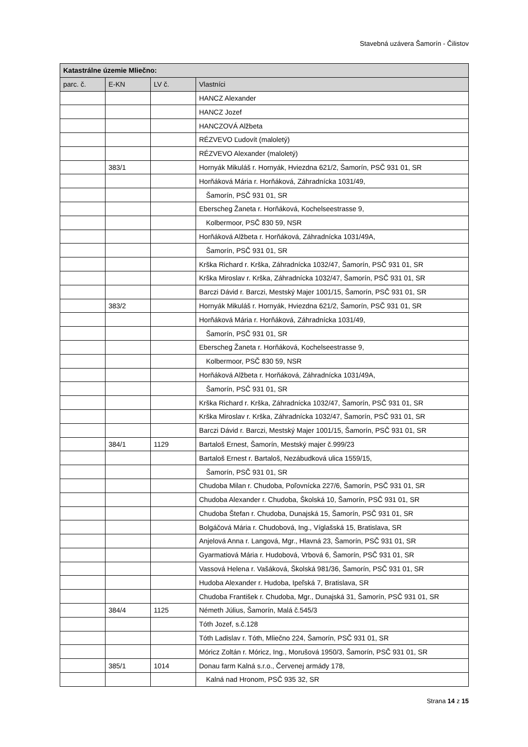Stavebná uzávera Šamorín - Čilistov
| Katastrálne územie Mliečno: | | | |
| --- | --- | --- | --- |
| parc. č. | E-KN | LV č. | Vlastníci |
| | | | HANCZ Alexander |
| | | | HANCZ Jozef |
| | | | HANCZOVÁ Alžbeta |
| | | | RÉZVEVO Ľudovít (maloletý) |
| | | | RÉZVEVO Alexander (maloletý) |
| | 383/1 | | Hornyák Mikuláš r. Hornyák, Hviezdna 621/2, Šamorín, PSČ 931 01, SR |
| | | | Horňáková Mária r. Horňáková, Záhradnícka 1031/49, |
| | | | Šamorín, PSČ 931 01, SR |
| | | | Eberscheg Žaneta r. Horňáková, Kochelseestrasse 9, |
| | | | Kolbermoor, PSČ 830 59, NSR |
| | | | Horňáková Alžbeta r. Horňáková, Záhradnícka 1031/49A, |
| | | | Šamorín, PSČ 931 01, SR |
| | | | Krška Richard r. Krška, Záhradnícka 1032/47, Šamorín, PSČ 931 01, SR |
| | | | Krška Miroslav r. Krška, Záhradnícka 1032/47, Šamorín, PSČ 931 01, SR |
| | | | Barczi Dávid r. Barczi, Mestský Majer 1001/15, Šamorín, PSČ 931 01, SR |
| | 383/2 | | Hornyák Mikuláš r. Hornyák, Hviezdna 621/2, Šamorín, PSČ 931 01, SR |
| | | | Horňáková Mária r. Horňáková, Záhradnícka 1031/49, |
| | | | Šamorín, PSČ 931 01, SR |
| | | | Eberscheg Žaneta r. Horňáková, Kochelseestrasse 9, |
| | | | Kolbermoor, PSČ 830 59, NSR |
| | | | Horňáková Alžbeta r. Horňáková, Záhradnícka 1031/49A, |
| | | | Šamorín, PSČ 931 01, SR |
| | | | Krška Richard r. Krška, Záhradnícka 1032/47, Šamorín, PSČ 931 01, SR |
| | | | Krška Miroslav r. Krška, Záhradnícka 1032/47, Šamorín, PSČ 931 01, SR |
| | | | Barczi Dávid r. Barczi, Mestský Majer 1001/15, Šamorín, PSČ 931 01, SR |
| | 384/1 | 1129 | Bartaloš Ernest, Šamorín, Mestský majer č.999/23 |
| | | | Bartaloš Ernest r. Bartaloš, Nezábudková ulica 1559/15, |
| | | | Šamorín, PSČ 931 01, SR |
| | | | Chudoba Milan r. Chudoba, Poľovnícka 227/6, Šamorín, PSČ 931 01, SR |
| | | | Chudoba Alexander r. Chudoba, Školská 10, Šamorín, PSČ 931 01, SR |
| | | | Chudoba Štefan r. Chudoba, Dunajská 15, Šamorín, PSČ 931 01, SR |
| | | | Bolgáčová Mária r. Chudobová, Ing., Víglašská 15, Bratislava, SR |
| | | | Anjelová Anna r. Langová, Mgr., Hlavná 23, Šamorín, PSČ 931 01, SR |
| | | | Gyarmatiová Mária r. Hudobová, Vrbová 6, Šamorín, PSČ 931 01, SR |
| | | | Vassová Helena r. Vašáková, Školská 981/36, Šamorín, PSČ 931 01, SR |
| | | | Hudoba Alexander r. Hudoba, Ipeľská 7, Bratislava, SR |
| | | | Chudoba František r. Chudoba, Mgr., Dunajská 31, Šamorín, PSČ 931 01, SR |
| | 384/4 | 1125 | Németh Július, Šamorín, Malá č.545/3 |
| | | | Tóth Jozef, s.č.128 |
| | | | Tóth Ladislav r. Tóth, Mliečno 224, Šamorín, PSČ 931 01, SR |
| | | | Móricz Zoltán r. Móricz, Ing., Morušová 1950/3, Šamorín, PSČ 931 01, SR |
| | 385/1 | 1014 | Donau farm Kalná s.r.o., Červenej armády 178, |
| | | | Kalná nad Hronom, PSČ 935 32, SR |
Strana 14 z 15